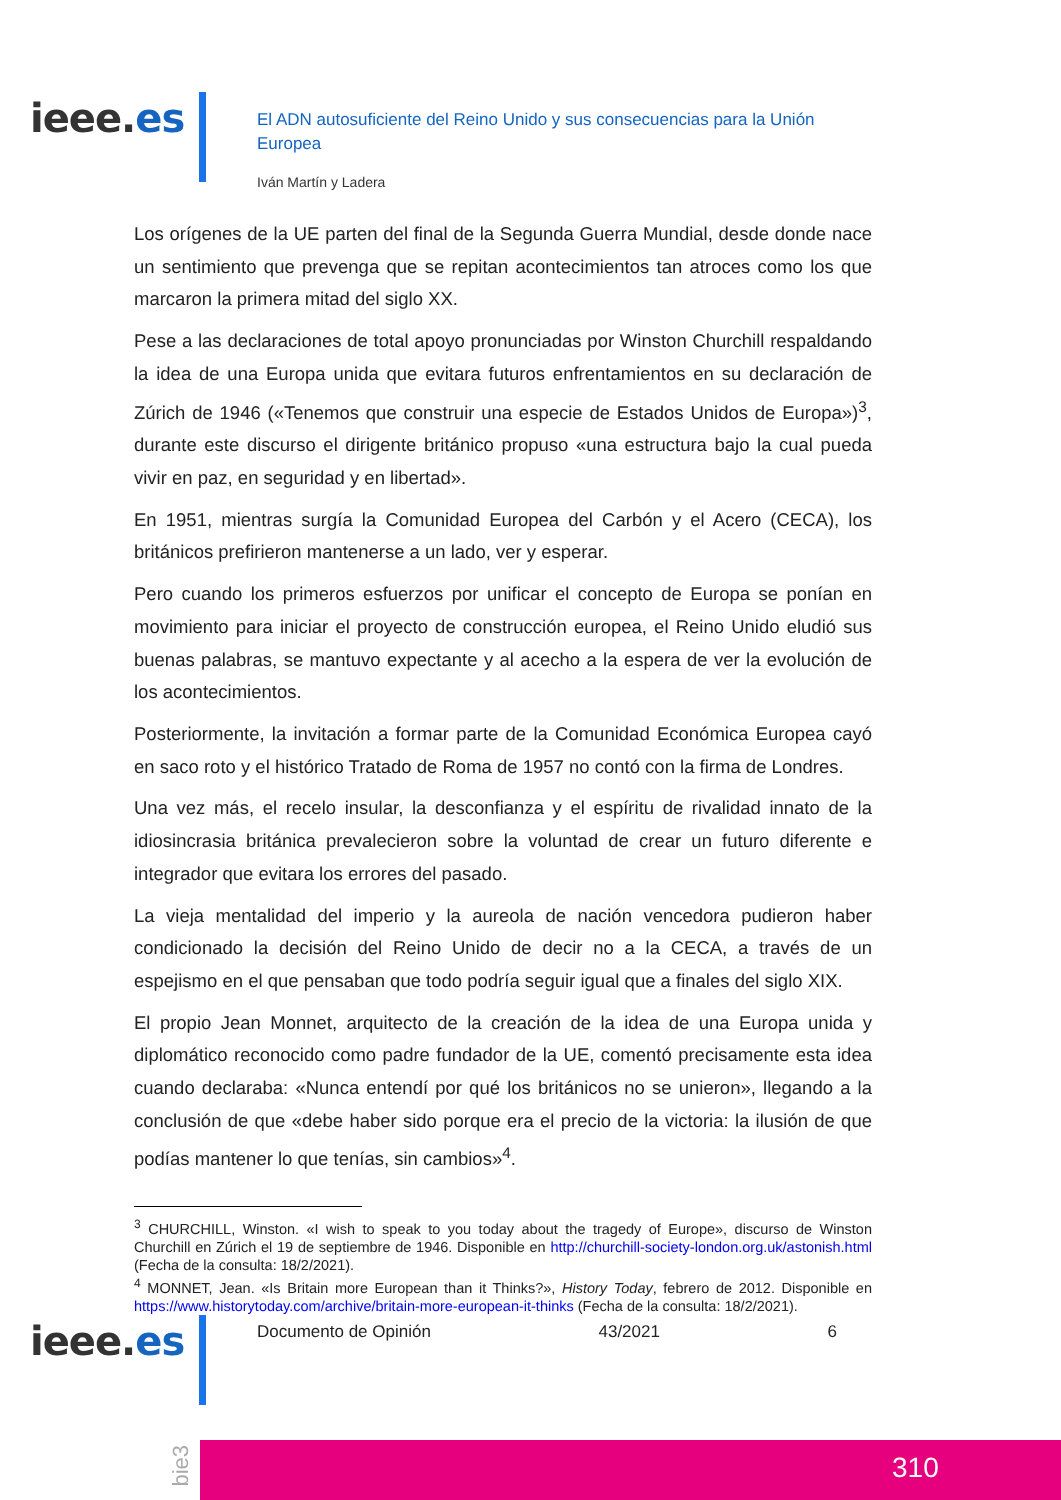ieee.es
El ADN autosuficiente del Reino Unido y sus consecuencias para la Unión Europea
Iván Martín y Ladera
Los orígenes de la UE parten del final de la Segunda Guerra Mundial, desde donde nace un sentimiento que prevenga que se repitan acontecimientos tan atroces como los que marcaron la primera mitad del siglo XX.
Pese a las declaraciones de total apoyo pronunciadas por Winston Churchill respaldando la idea de una Europa unida que evitara futuros enfrentamientos en su declaración de Zúrich de 1946 («Tenemos que construir una especie de Estados Unidos de Europa»)<sup>3</sup>, durante este discurso el dirigente británico propuso «una estructura bajo la cual pueda vivir en paz, en seguridad y en libertad».
En 1951, mientras surgía la Comunidad Europea del Carbón y el Acero (CECA), los británicos prefirieron mantenerse a un lado, ver y esperar.
Pero cuando los primeros esfuerzos por unificar el concepto de Europa se ponían en movimiento para iniciar el proyecto de construcción europea, el Reino Unido eludió sus buenas palabras, se mantuvo expectante y al acecho a la espera de ver la evolución de los acontecimientos.
Posteriormente, la invitación a formar parte de la Comunidad Económica Europea cayó en saco roto y el histórico Tratado de Roma de 1957 no contó con la firma de Londres.
Una vez más, el recelo insular, la desconfianza y el espíritu de rivalidad innato de la idiosincrasia británica prevalecieron sobre la voluntad de crear un futuro diferente e integrador que evitara los errores del pasado.
La vieja mentalidad del imperio y la aureola de nación vencedora pudieron haber condicionado la decisión del Reino Unido de decir no a la CECA, a través de un espejismo en el que pensaban que todo podría seguir igual que a finales del siglo XIX.
El propio Jean Monnet, arquitecto de la creación de la idea de una Europa unida y diplomático reconocido como padre fundador de la UE, comentó precisamente esta idea cuando declaraba: «Nunca entendí por qué los británicos no se unieron», llegando a la conclusión de que «debe haber sido porque era el precio de la victoria: la ilusión de que podías mantener lo que tenías, sin cambios»<sup>4</sup>.
<sup>3</sup> CHURCHILL, Winston. «I wish to speak to you today about the tragedy of Europe», discurso de Winston Churchill en Zúrich el 19 de septiembre de 1946. Disponible en http://churchill-society-london.org.uk/astonish.html (Fecha de la consulta: 18/2/2021).
<sup>4</sup> MONNET, Jean. «Is Britain more European than it Thinks?», History Today, febrero de 2012. Disponible en https://www.historytoday.com/archive/britain-more-european-it-thinks (Fecha de la consulta: 18/2/2021).
ieee.es Documento de Opinión 43/2021 6
bie3
310